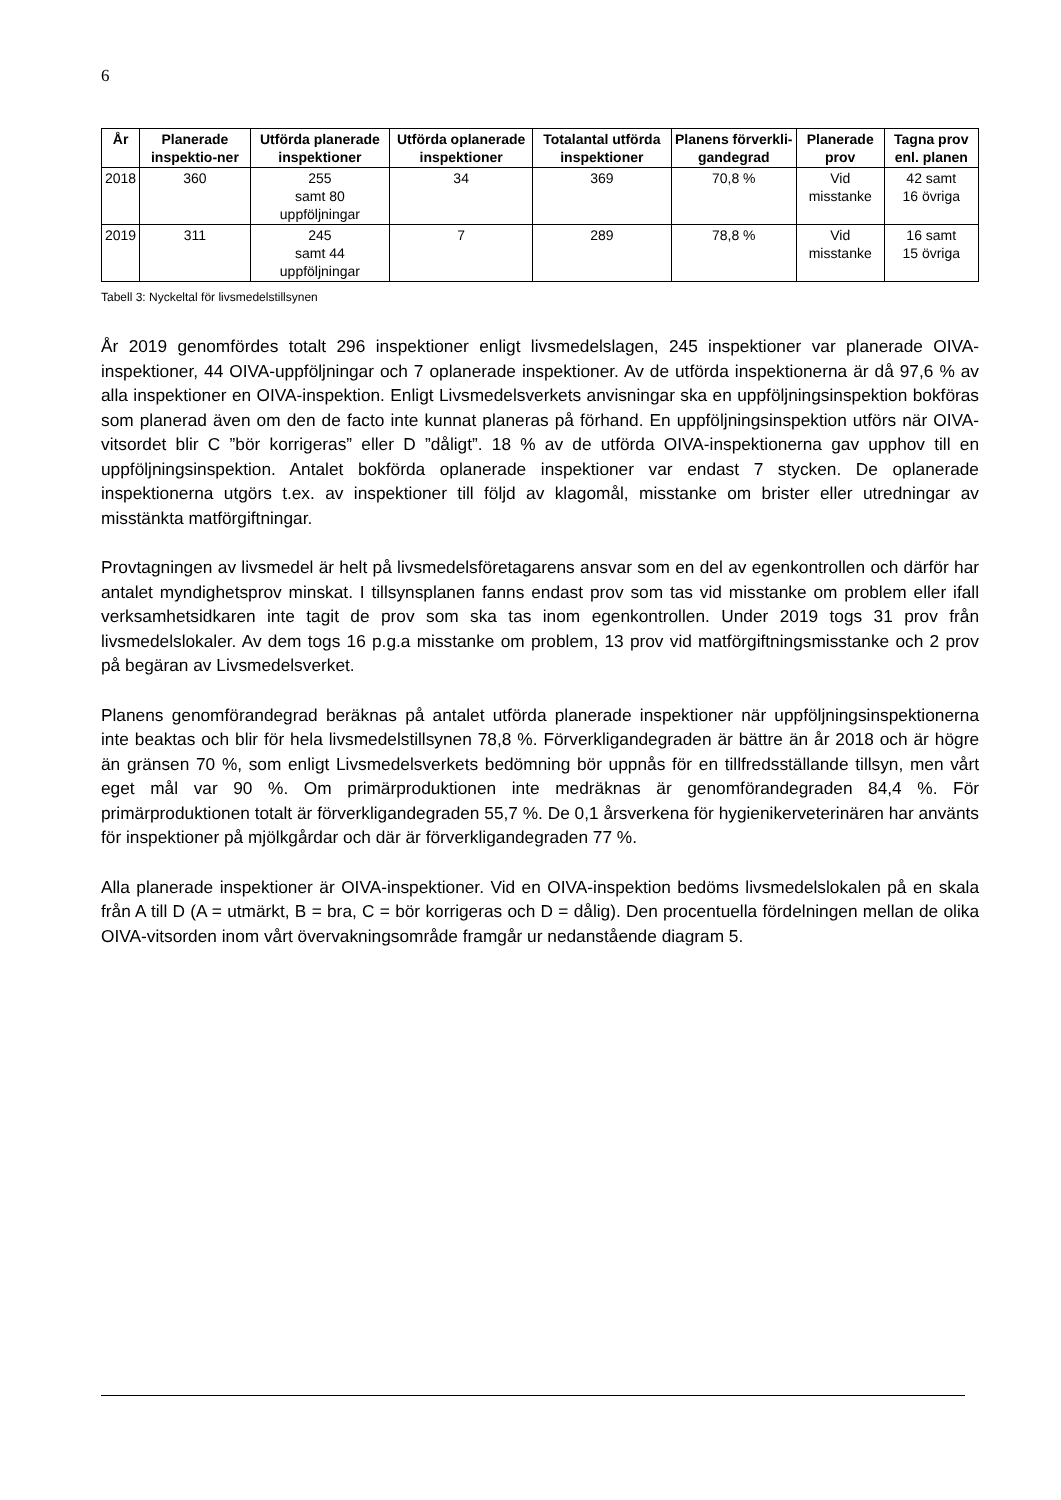6
| År | Planerade inspektio-ner | Utförda planerade inspektioner | Utförda oplanerade inspektioner | Totalantal utförda inspektioner | Planens förverkli-gandegrad | Planerade prov | Tagna prov enl. planen |
| --- | --- | --- | --- | --- | --- | --- | --- |
| 2018 | 360 | 255 samt 80 uppföljningar | 34 | 369 | 70,8 % | Vid misstanke | 42 samt 16 övriga |
| 2019 | 311 | 245 samt 44 uppföljningar | 7 | 289 | 78,8 % | Vid misstanke | 16 samt 15 övriga |
Tabell 3: Nyckeltal för livsmedelstillsynen
År 2019 genomfördes totalt 296 inspektioner enligt livsmedelslagen, 245 inspektioner var planerade OIVA-inspektioner, 44 OIVA-uppföljningar och 7 oplanerade inspektioner. Av de utförda inspektionerna är då 97,6 % av alla inspektioner en OIVA-inspektion. Enligt Livsmedelsverkets anvisningar ska en uppföljningsinspektion bokföras som planerad även om den de facto inte kunnat planeras på förhand. En uppföljningsinspektion utförs när OIVA-vitsordet blir C ”bör korrigeras” eller D ”dåligt”. 18 % av de utförda OIVA-inspektionerna gav upphov till en uppföljningsinspektion. Antalet bokförda oplanerade inspektioner var endast 7 stycken. De oplanerade inspektionerna utgörs t.ex. av inspektioner till följd av klagomål, misstanke om brister eller utredningar av misstänkta matförgiftningar.
Provtagningen av livsmedel är helt på livsmedelsföretagarens ansvar som en del av egenkontrollen och därför har antalet myndighetsprov minskat. I tillsynsplanen fanns endast prov som tas vid misstanke om problem eller ifall verksamhetsidkaren inte tagit de prov som ska tas inom egenkontrollen. Under 2019 togs 31 prov från livsmedelslokaler. Av dem togs 16 p.g.a misstanke om problem, 13 prov vid matförgiftningsmisstanke och 2 prov på begäran av Livsmedelsverket.
Planens genomförandegrad beräknas på antalet utförda planerade inspektioner när uppföljningsinspektionerna inte beaktas och blir för hela livsmedelstillsynen 78,8 %. Förverkligandegraden är bättre än år 2018 och är högre än gränsen 70 %, som enligt Livsmedelsverkets bedömning bör uppnås för en tillfredsställande tillsyn, men vårt eget mål var 90 %. Om primärproduktionen inte medräknas är genomförandegraden 84,4 %. För primärproduktionen totalt är förverkligandegraden 55,7 %. De 0,1 årsverkena för hygienikerveterinären har använts för inspektioner på mjölkgårdar och där är förverkligandegraden 77 %.
Alla planerade inspektioner är OIVA-inspektioner. Vid en OIVA-inspektion bedöms livsmedelslokalen på en skala från A till D (A = utmärkt, B = bra, C = bör korrigeras och D = dålig). Den procentuella fördelningen mellan de olika OIVA-vitsorden inom vårt övervakningsområde framgår ur nedanstående diagram 5.